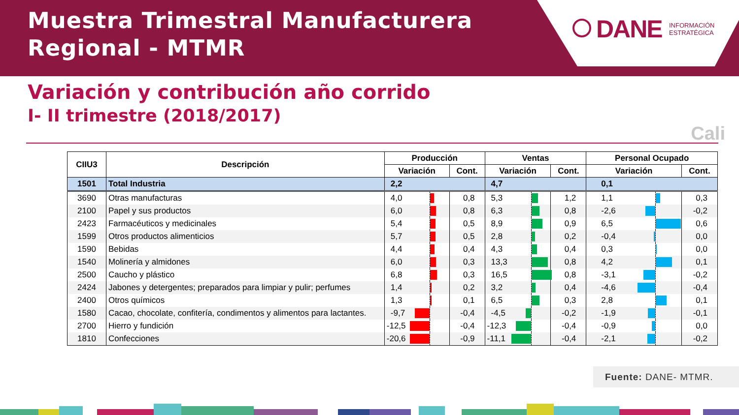Muestra Trimestral Manufacturera
Regional - MTMR
DANE
INFORMACIÓN
ESTRATÉGICA
Variación y contribución año corrido
I- II trimestre (2018/2017)
Cali
| CIIU3 | Descripción | Producción | | Ventas | | Personal Ocupado | |
| --- | --- | --- | --- | --- | --- | --- | --- |
| | | Variación | Cont. | Variación | Cont. | Variación | Cont. |
| 1501 | Total Industria | 2,2 | | 4,7 | | 0,1 | |
| 3690 | Otras manufacturas | 4,0 | 0,8 | 5,3 | 1,2 | 1,1 | 0,3 |
| 2100 | Papel y sus productos | 6,0 | 0,8 | 6,3 | 0,8 | -2,6 | -0,2 |
| 2423 | Farmacéuticos y medicinales | 5,4 | 0,5 | 8,9 | 0,9 | 6,5 | 0,6 |
| 1599 | Otros productos alimenticios | 5,7 | 0,5 | 2,8 | 0,2 | -0,4 | 0,0 |
| 1590 | Bebidas | 4,4 | 0,4 | 4,3 | 0,4 | 0,3 | 0,0 |
| 1540 | Molinería y almidones | 6,0 | 0,3 | 13,3 | 0,8 | 4,2 | 0,1 |
| 2500 | Caucho y plástico | 6,8 | 0,3 | 16,5 | 0,8 | -3,1 | -0,2 |
| 2424 | Jabones y detergentes; preparados para limpiar y pulir; perfumes | 1,4 | 0,2 | 3,2 | 0,4 | -4,6 | -0,4 |
| 2400 | Otros químicos | 1,3 | 0,1 | 6,5 | 0,3 | 2,8 | 0,1 |
| 1580 | Cacao, chocolate, confitería, condimentos y alimentos para lactantes. | -9,7 | -0,4 | -4,5 | -0,2 | -1,9 | -0,1 |
| 2700 | Hierro y fundición | -12,5 | -0,4 | -12,3 | -0,4 | -0,9 | 0,0 |
| 1810 | Confecciones | -20,6 | -0,9 | -11,1 | -0,4 | -2,1 | -0,2 |
Fuente: DANE- MTMR.